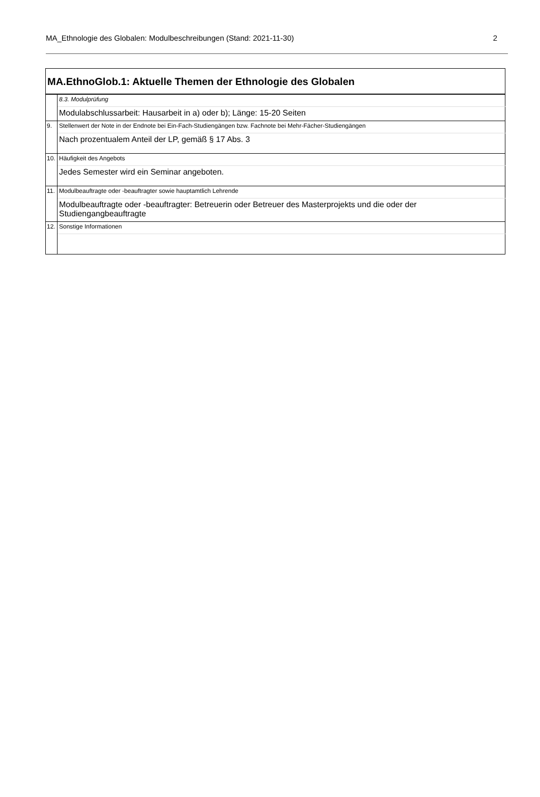MA_Ethnologie des Globalen: Modulbeschreibungen (Stand: 2021-11-30) 2
| MA.EthnoGlob.1: Aktuelle Themen der Ethnologie des Globalen | |
| | 8.3. Modulprüfung |
| | Modulabschlussarbeit: Hausarbeit in a) oder b); Länge: 15-20 Seiten |
| 9. | Stellenwert der Note in der Endnote bei Ein-Fach-Studiengängen bzw. Fachnote bei Mehr-Fächer-Studiengängen |
| | Nach prozentualem Anteil der LP, gemäß § 17 Abs. 3 |
| 10. | Häufigkeit des Angebots |
| | Jedes Semester wird ein Seminar angeboten. |
| 11. | Modulbeauftragte oder -beauftragter sowie hauptamtlich Lehrende |
| | Modulbeauftragte oder -beauftragter: Betreuerin oder Betreuer des Masterprojekts und die oder der Studiengangbeauftragte |
| 12. | Sonstige Informationen |